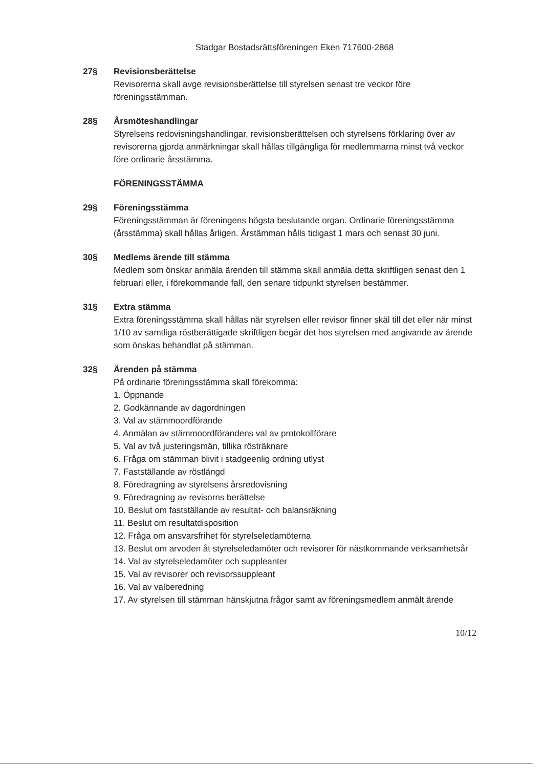Stadgar Bostadsrättsföreningen Eken 717600-2868
27§ Revisionsberättelse
Revisorerna skall avge revisionsberättelse till styrelsen senast tre veckor före föreningsstämman.
28§ Årsmöteshandlingar
Styrelsens redovisningshandlingar, revisionsberättelsen och styrelsens förklaring över av revisorerna gjorda anmärkningar skall hållas tillgängliga för medlemmarna minst två veckor före ordinarie årsstämma.
FÖRENINGSSTÄMMA
29§ Föreningsstämma
Föreningsstämman är föreningens högsta beslutande organ. Ordinarie föreningsstämma (årsstämma) skall hållas årligen. Årstämman hålls tidigast 1 mars och senast 30 juni.
30§ Medlems ärende till stämma
Medlem som önskar anmäla ärenden till stämma skall anmäla detta skriftligen senast den 1 februari eller, i förekommande fall, den senare tidpunkt styrelsen bestämmer.
31§ Extra stämma
Extra föreningsstämma skall hållas när styrelsen eller revisor finner skäl till det eller när minst 1/10 av samtliga röstberättigade skriftligen begär det hos styrelsen med angivande av ärende som önskas behandlat på stämman.
32§ Ärenden på stämma
På ordinarie föreningsstämma skall förekomma:
1. Öppnande
2. Godkännande av dagordningen
3. Val av stämmoordförande
4. Anmälan av stämmoordförandens val av protokollförare
5. Val av två justeringsmän, tillika rösträknare
6. Fråga om stämman blivit i stadgeenlig ordning utlyst
7. Fastställande av röstlängd
8. Föredragning av styrelsens årsredovisning
9. Föredragning av revisorns berättelse
10. Beslut om fastställande av resultat- och balansräkning
11. Beslut om resultatdisposition
12. Fråga om ansvarsfrihet för styrelseledamöterna
13. Beslut om arvoden åt styrelseledamöter och revisorer för nästkommande verksamhetsår
14. Val av styrelseledamöter och suppleanter
15. Val av revisorer och revisorssuppleant
16. Val av valberedning
17. Av styrelsen till stämman hänskjutna frågor samt av föreningsmedlem anmält ärende
10/12